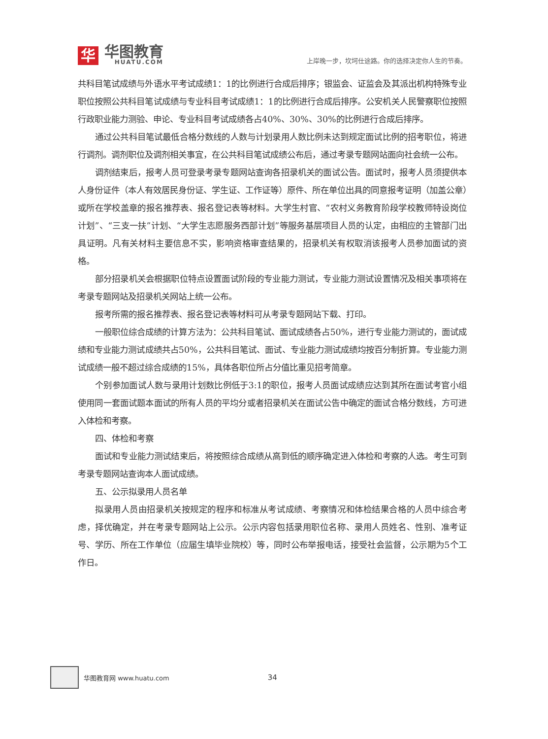华
华图教育
HUATU.COM
上岸晚一步，坎坷仕途路。你的选择决定你人生的节奏。
共科目笔试成绩与外语水平考试成绩1：1的比例进行合成后排序；银监会、证监会及其派出机构特殊专业职位按照公共科目笔试成绩与专业科目考试成绩1：1的比例进行合成后排序。公安机关人民警察职位按照行政职业能力测验、申论、专业科目考试成绩各占40%、30%、30%的比例进行合成后排序。
通过公共科目笔试最低合格分数线的人数与计划录用人数比例未达到规定面试比例的招考职位，将进行调剂。调剂职位及调剂相关事宜，在公共科目笔试成绩公布后，通过考录专题网站面向社会统一公布。
调剂结束后，报考人员可登录考录专题网站查询各招录机关的面试公告。面试时，报考人员须提供本人身份证件（本人有效居民身份证、学生证、工作证等）原件、所在单位出具的同意报考证明（加盖公章）或所在学校盖章的报名推荐表、报名登记表等材料。大学生村官、“农村义务教育阶段学校教师特设岗位计划”、“三支一扶”计划、“大学生志愿服务西部计划”等服务基层项目人员的认定，由相应的主管部门出具证明。凡有关材料主要信息不实，影响资格审查结果的，招录机关有权取消该报考人员参加面试的资格。
部分招录机关会根据职位特点设置面试阶段的专业能力测试，专业能力测试设置情况及相关事项将在考录专题网站及招录机关网站上统一公布。
报考所需的报名推荐表、报名登记表等材料可从考录专题网站下载、打印。
一般职位综合成绩的计算方法为：公共科目笔试、面试成绩各占50%，进行专业能力测试的，面试成绩和专业能力测试成绩共占50%，公共科目笔试、面试、专业能力测试成绩均按百分制折算。专业能力测试成绩一般不超过综合成绩的15%，具体各职位所占分值比重见招考简章。
个别参加面试人数与录用计划数比例低于3:1的职位，报考人员面试成绩应达到其所在面试考官小组使用同一套面试题本面试的所有人员的平均分或者招录机关在面试公告中确定的面试合格分数线，方可进入体检和考察。
四、体检和考察
面试和专业能力测试结束后，将按照综合成绩从高到低的顺序确定进入体检和考察的人选。考生可到考录专题网站查询本人面试成绩。
五、公示拟录用人员名单
拟录用人员由招录机关按规定的程序和标准从考试成绩、考察情况和体检结果合格的人员中综合考虑，择优确定，并在考录专题网站上公示。公示内容包括录用职位名称、录用人员姓名、性别、准考证号、学历、所在工作单位（应届生填毕业院校）等，同时公布举报电话，接受社会监督，公示期为5个工作日。
华图教育网 www.huatu.com 34